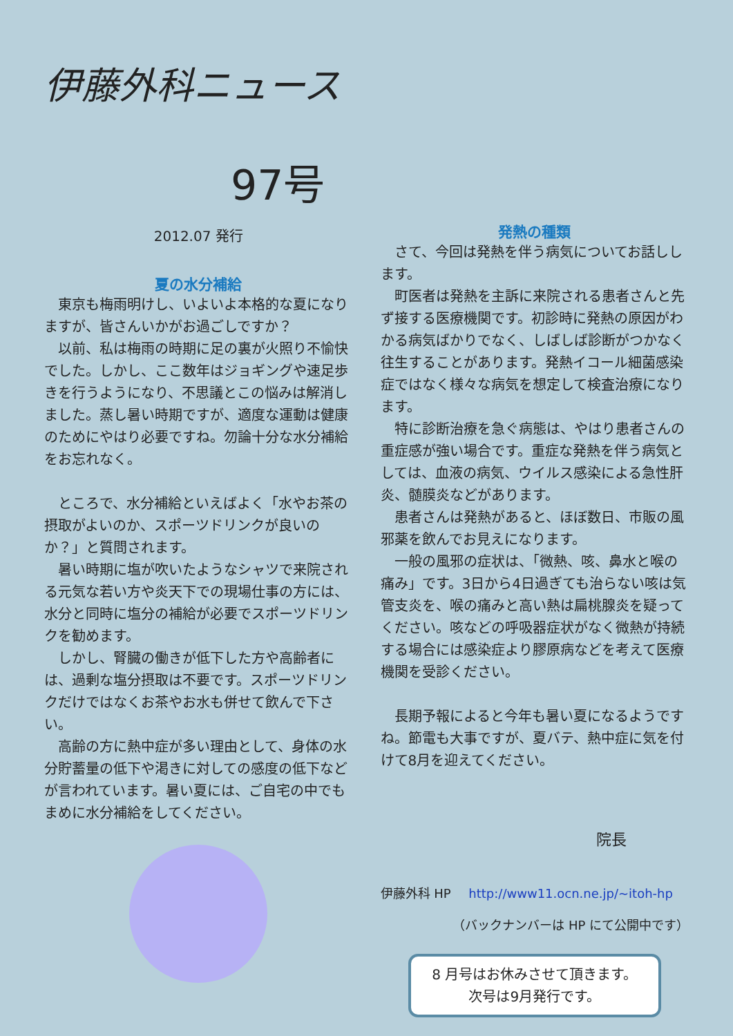伊藤外科ニュース
97号
2012.07 発行
夏の水分補給
東京も梅雨明けし、いよいよ本格的な夏になりますが、皆さんいかがお過ごしですか？
以前、私は梅雨の時期に足の裏が火照り不愉快でした。しかし、ここ数年はジョギングや速足歩きを行うようになり、不思議とこの悩みは解消しました。蒸し暑い時期ですが、適度な運動は健康のためにやはり必要ですね。勿論十分な水分補給をお忘れなく。
ところで、水分補給といえばよく「水やお茶の摂取がよいのか、スポーツドリンクが良いのか？」と質問されます。
暑い時期に塩が吹いたようなシャツで来院される元気な若い方や炎天下での現場仕事の方には、水分と同時に塩分の補給が必要でスポーツドリンクを勧めます。
しかし、腎臓の働きが低下した方や高齢者には、過剰な塩分摂取は不要です。スポーツドリンクだけではなくお茶やお水も併せて飲んで下さい。
高齢の方に熱中症が多い理由として、身体の水分貯蓄量の低下や渇きに対しての感度の低下などが言われています。暑い夏には、ご自宅の中でもまめに水分補給をしてください。
発熱の種類
さて、今回は発熱を伴う病気についてお話しします。
町医者は発熱を主訴に来院される患者さんと先ず接する医療機関です。初診時に発熱の原因がわかる病気ばかりでなく、しばしば診断がつかなく往生することがあります。発熱イコール細菌感染症ではなく様々な病気を想定して検査治療になります。
特に診断治療を急ぐ病態は、やはり患者さんの重症感が強い場合です。重症な発熱を伴う病気としては、血液の病気、ウイルス感染による急性肝炎、髄膜炎などがあります。
患者さんは発熱があると、ほぼ数日、市販の風邪薬を飲んでお見えになります。
一般の風邪の症状は、「微熱、咳、鼻水と喉の痛み」です。3日から4日過ぎても治らない咳は気管支炎を、喉の痛みと高い熱は扁桃腺炎を疑ってください。咳などの呼吸器症状がなく微熱が持続する場合には感染症より膠原病などを考えて医療機関を受診ください。
長期予報によると今年も暑い夏になるようですね。節電も大事ですが、夏バテ、熱中症に気を付けて8月を迎えてください。
院長
伊藤外科 HP http://www11.ocn.ne.jp/~itoh-hp
（バックナンバーは HP にて公開中です）
8 月号はお休みさせて頂きます。
次号は9月発行です。